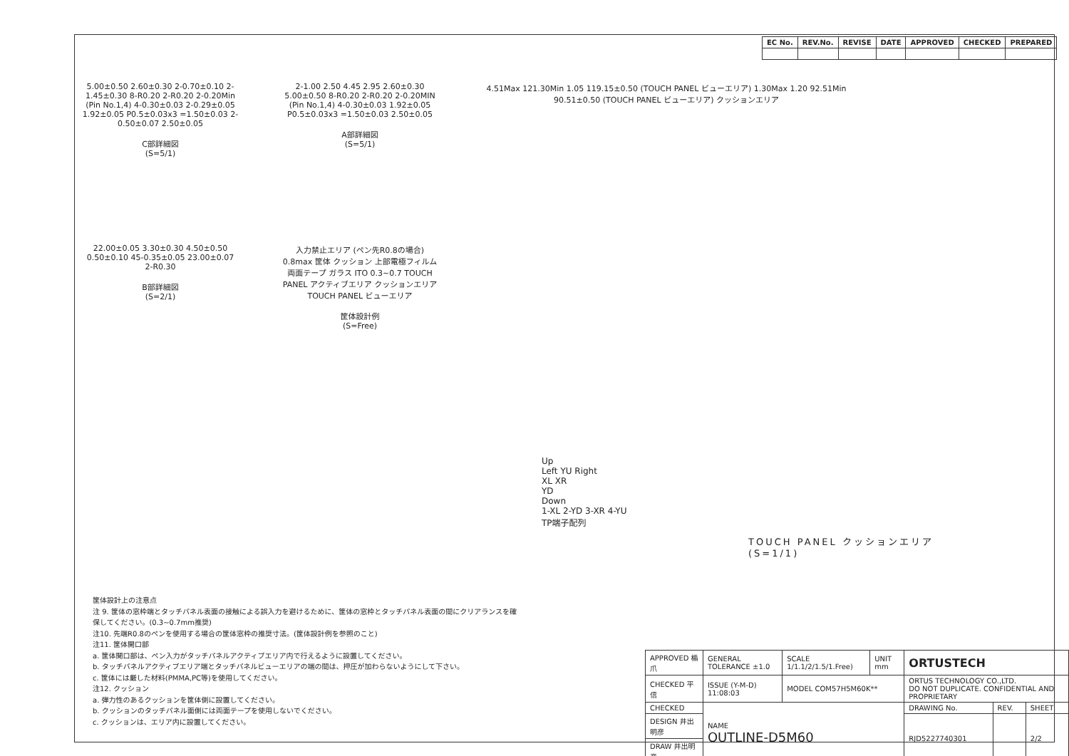| EC No. | REV.No. | REVISE | DATE | APPROVED | CHECKED | PREPARED |
| --- | --- | --- | --- | --- | --- | --- |
5.00±0.50 2.60±0.30 2-0.70±0.10 2-1.45±0.30 8-R0.20 2-R0.20 2-0.20Min (Pin No.1,4) 4-0.30±0.03 2-0.29±0.05 1.92±0.05 P0.5±0.03x3 =1.50±0.03 2-0.50±0.07 2.50±0.05
C部詳細図
(S=5/1)
2-1.00 2.50 4.45 2.95 2.60±0.30 5.00±0.50 8-R0.20 2-R0.20 2-0.20MIN (Pin No.1,4) 4-0.30±0.03 1.92±0.05 P0.5±0.03x3 =1.50±0.03 2.50±0.05
A部詳細図
(S=5/1)
4.51Max 121.30Min 1.05 119.15±0.50 (TOUCH PANEL ビューエリア) 1.30Max 1.20 92.51Min 90.51±0.50 (TOUCH PANEL ビューエリア) クッションエリア
22.00±0.05 3.30±0.30 4.50±0.50 0.50±0.10 45-0.35±0.05 23.00±0.07 2-R0.30
B部詳細図
(S=2/1)
入力禁止エリア (ペン先R0.8の場合) 0.8max 筐体 クッション 上部電極フィルム 両面テープ ガラス ITO 0.3~0.7 TOUCH PANEL アクティブエリア クッションエリア TOUCH PANEL ビューエリア
筐体設計例
(S=Free)
Up
Left YU Right
XL XR
YD
Down
1-XL 2-YD 3-XR 4-YU
TP端子配列
TOUCH PANEL クッションエリア
(S=1/1)
筐体設計上の注意点
注 9. 筐体の窓枠端とタッチパネル表面の接触による誤入力を避けるために、筐体の窓枠とタッチパネル表面の間にクリアランスを確保してください。(0.3~0.7mm推奨)
注10. 先端R0.8のペンを使用する場合の筐体窓枠の推奨寸法。(筐体設計例を参照のこと)
注11. 筐体開口部
a. 筐体開口部は、ペン入力がタッチパネルアクティブエリア内で行えるように設置してください。
b. タッチパネルアクティブエリア端とタッチパネルビューエリアの端の間は、押圧が加わらないようにして下さい。
c. 筐体には厳した材料(PMMA,PC等)を使用してください。
注12. クッション
a. 弾力性のあるクッションを筐体側に設置してください。
b. クッションのタッチパネル面側には両面テープを使用しないでください。
c. クッションは、エリア内に設置してください。
| APPROVED 楯爪 | GENERAL TOLERANCE ±1.0 | SCALE 1/1.1/2/1.5/1.Free) | UNIT mm | ORTUSTECH | | |
| CHECKED 平信 | ISSUE (Y-M-D) 11:08:03 | MODEL COM57H5M60K** | | ORTUS TECHNOLOGY CO.,LTD. DO NOT DUPLICATE. CONFIDENTIAL AND PROPRIETARY | | |
| CHECKED | NAME OUTLINE-D5M60 | | | DRAWING No. | REV. | SHEET |
| DESIGN 井出明彦 | | | | RJD5227740301 | | 2/2 |
| DRAW 井出明彦 | | | | | | |